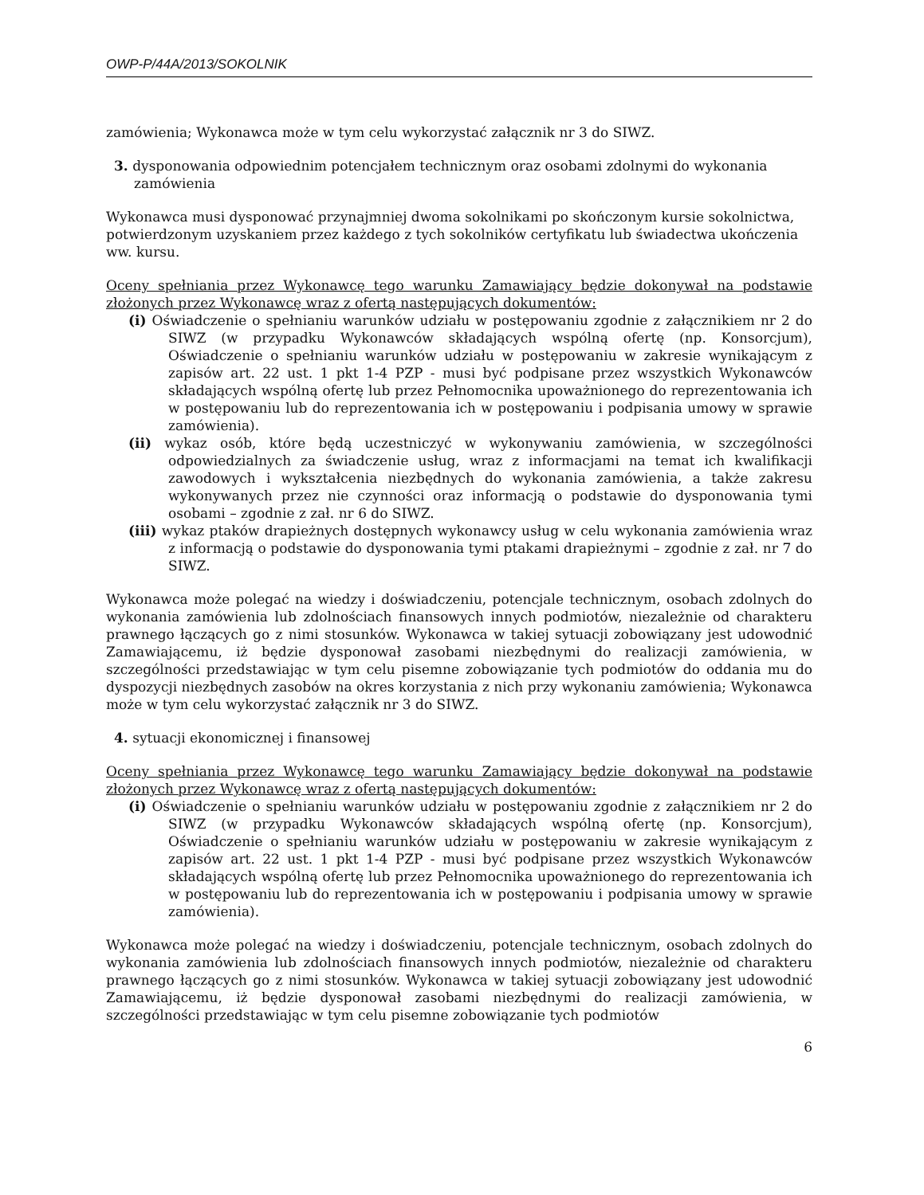OWP-P/44A/2013/SOKOLNIK
zamówienia; Wykonawca może w tym celu wykorzystać załącznik nr 3 do SIWZ.
3. dysponowania odpowiednim potencjałem technicznym oraz osobami zdolnymi do wykonania zamówienia
Wykonawca musi dysponować przynajmniej dwoma sokolnikami po skończonym kursie sokolnictwa, potwierdzonym uzyskaniem przez każdego z tych sokolników certyfikatu lub świadectwa ukończenia ww. kursu.
Oceny spełniania przez Wykonawcę tego warunku Zamawiający będzie dokonywał na podstawie złożonych przez Wykonawcę wraz z ofertą następujących dokumentów:
(i) Oświadczenie o spełnianiu warunków udziału w postępowaniu zgodnie z załącznikiem nr 2 do SIWZ (w przypadku Wykonawców składających wspólną ofertę (np. Konsorcjum), Oświadczenie o spełnianiu warunków udziału w postępowaniu w zakresie wynikającym z zapisów art. 22 ust. 1 pkt 1-4 PZP - musi być podpisane przez wszystkich Wykonawców składających wspólną ofertę lub przez Pełnomocnika upoważnionego do reprezentowania ich w postępowaniu lub do reprezentowania ich w postępowaniu i podpisania umowy w sprawie zamówienia).
(ii) wykaz osób, które będą uczestniczyć w wykonywaniu zamówienia, w szczególności odpowiedzialnych za świadczenie usług, wraz z informacjami na temat ich kwalifikacji zawodowych i wykształcenia niezbędnych do wykonania zamówienia, a także zakresu wykonywanych przez nie czynności oraz informacją o podstawie do dysponowania tymi osobami – zgodnie z zał. nr 6 do SIWZ.
(iii) wykaz ptaków drapieżnych dostępnych wykonawcy usług w celu wykonania zamówienia wraz z informacją o podstawie do dysponowania tymi ptakami drapieżnymi – zgodnie z zał. nr 7 do SIWZ.
Wykonawca może polegać na wiedzy i doświadczeniu, potencjale technicznym, osobach zdolnych do wykonania zamówienia lub zdolnościach finansowych innych podmiotów, niezależnie od charakteru prawnego łączących go z nimi stosunków. Wykonawca w takiej sytuacji zobowiązany jest udowodnić Zamawiającemu, iż będzie dysponował zasobami niezbędnymi do realizacji zamówienia, w szczególności przedstawiając w tym celu pisemne zobowiązanie tych podmiotów do oddania mu do dyspozycji niezbędnych zasobów na okres korzystania z nich przy wykonaniu zamówienia; Wykonawca może w tym celu wykorzystać załącznik nr 3 do SIWZ.
4. sytuacji ekonomicznej i finansowej
Oceny spełniania przez Wykonawcę tego warunku Zamawiający będzie dokonywał na podstawie złożonych przez Wykonawcę wraz z ofertą następujących dokumentów:
(i) Oświadczenie o spełnianiu warunków udziału w postępowaniu zgodnie z załącznikiem nr 2 do SIWZ (w przypadku Wykonawców składających wspólną ofertę (np. Konsorcjum), Oświadczenie o spełnianiu warunków udziału w postępowaniu w zakresie wynikającym z zapisów art. 22 ust. 1 pkt 1-4 PZP - musi być podpisane przez wszystkich Wykonawców składających wspólną ofertę lub przez Pełnomocnika upoważnionego do reprezentowania ich w postępowaniu lub do reprezentowania ich w postępowaniu i podpisania umowy w sprawie zamówienia).
Wykonawca może polegać na wiedzy i doświadczeniu, potencjale technicznym, osobach zdolnych do wykonania zamówienia lub zdolnościach finansowych innych podmiotów, niezależnie od charakteru prawnego łączących go z nimi stosunków. Wykonawca w takiej sytuacji zobowiązany jest udowodnić Zamawiającemu, iż będzie dysponował zasobami niezbędnymi do realizacji zamówienia, w szczególności przedstawiając w tym celu pisemne zobowiązanie tych podmiotów
6